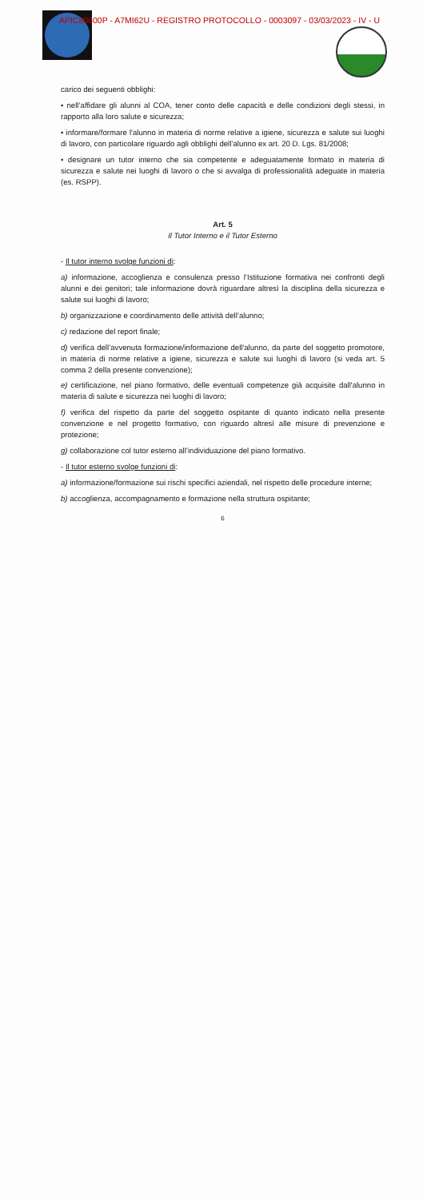APIC80600P - A7MI62U - REGISTRO PROTOCOLLO - 0003097 - 03/03/2023 - IV - U
carico dei seguenti obblighi:
• nell’affidare gli alunni al COA, tener conto delle capacità e delle condizioni degli stessi, in rapporto alla loro salute e sicurezza;
• informare/formare l'alunno in materia di norme relative a igiene, sicurezza e salute sui luoghi di lavoro, con particolare riguardo agli obblighi dell’alunno ex art. 20 D. Lgs. 81/2008;
• designare un tutor interno che sia competente e adeguatamente formato in materia di sicurezza e salute nei luoghi di lavoro o che si avvalga di professionalità adeguate in materia (es. RSPP).
Art. 5
Il Tutor Interno e il Tutor Esterno
- Il tutor interno svolge funzioni di:
a) informazione, accoglienza e consulenza presso l’Istituzione formativa nei confronti degli alunni e dei genitori; tale informazione dovrà riguardare altresì la disciplina della sicurezza e salute sui luoghi di lavoro;
b) organizzazione e coordinamento delle attività dell’alunno;
c) redazione del report finale;
d) verifica dell’avvenuta formazione/informazione dell'alunno, da parte del soggetto promotore, in materia di norme relative a igiene, sicurezza e salute sui luoghi di lavoro (si veda art. 5 comma 2 della presente convenzione);
e) certificazione, nel piano formativo, delle eventuali competenze già acquisite dall'alunno in materia di salute e sicurezza nei luoghi di lavoro;
f) verifica del rispetto da parte del soggetto ospitante di quanto indicato nella presente convenzione e nel progetto formativo, con riguardo altresì alle misure di prevenzione e protezione;
g) collaborazione col tutor esterno all’individuazione del piano formativo.
- Il tutor esterno svolge funzioni di:
a) informazione/formazione sui rischi specifici aziendali, nel rispetto delle procedure interne;
b) accoglienza, accompagnamento e formazione nella struttura ospitante;
6